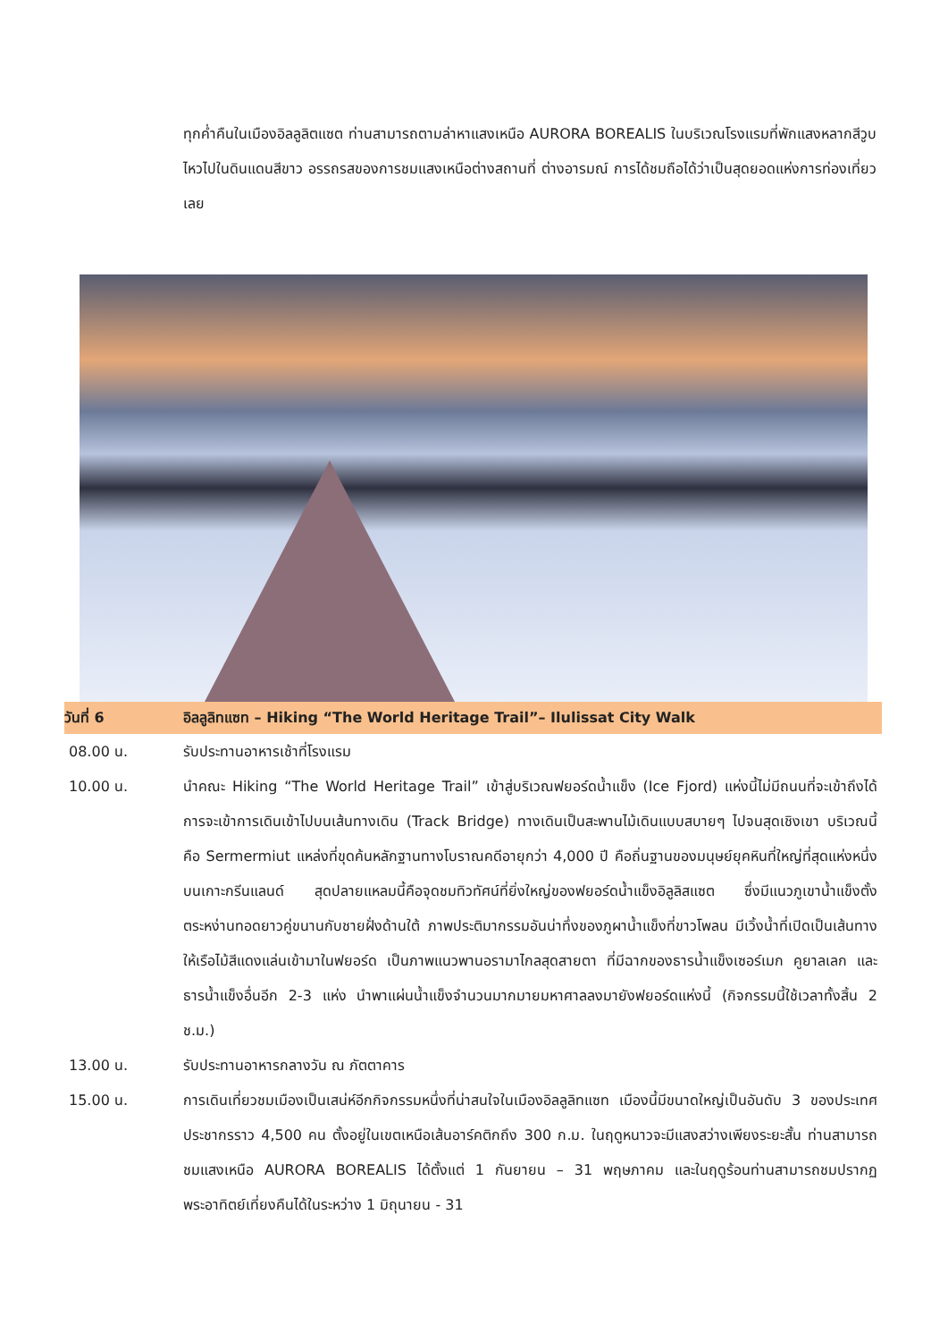ทุกค่ำคืนในเมืองอิลลูลิตแซต ท่านสามารถตามล่าหาแสงเหนือ AURORA BOREALIS ในบริเวณโรงแรมที่พักแสงหลากสีวูบไหวไปในดินแดนสีขาว อรรถรสของการชมแสงเหนือต่างสถานที่ ต่างอารมณ์ การได้ชมถือได้ว่าเป็นสุดยอดแห่งการท่องเที่ยวเลย
วันที่ 6 อิลลูลิทแซท – Hiking “The World Heritage Trail”– Ilulissat City Walk
08.00 น. รับประทานอาหารเช้าที่โรงแรม
10.00 น. นำคณะ Hiking “The World Heritage Trail” เข้าสู่บริเวณฟยอร์ดน้ำแข็ง (Ice Fjord) แห่งนี้ไม่มีถนนที่จะเข้าถึงได้ การจะเข้าการเดินเข้าไปบนเส้นทางเดิน (Track Bridge) ทางเดินเป็นสะพานไม้เดินแบบสบายๆ ไปจนสุดเชิงเขา บริเวณนี้คือ Sermermiut แหล่งที่ขุดค้นหลักฐานทางโบราณคดีอายุกว่า 4,000 ปี คือถิ่นฐานของมนุษย์ยุคหินที่ใหญ่ที่สุดแห่งหนึ่งบนเกาะกรีนแลนด์ สุดปลายแหลมนี้คือจุดชมทิวทัศน์ที่ยิ่งใหญ่ของฟยอร์ดน้ำแข็งอิลูลิสแซต ซึ่งมีแนวภูเขาน้ำแข็งตั้งตระหง่านทอดยาวคู่ขนานกับชายฝั่งด้านใต้ ภาพประติมากรรมอันน่าทึ่งของภูผาน้ำแข็งที่ขาวโพลน มีเวิ้งน้ำที่เปิดเป็นเส้นทางให้เรือไม้สีแดงแล่นเข้ามาในฟยอร์ด เป็นภาพแนวพานอรามาไกลสุดสายตา ที่มีฉากของธารน้ำแข็งเซอร์เมก คูยาลเลก และธารน้ำแข็งอื่นอีก 2-3 แห่ง นำพาแผ่นน้ำแข็งจำนวนมากมายมหาศาลลงมายังฟยอร์ดแห่งนี้ (กิจกรรมนี้ใช้เวลาทั้งสิ้น 2 ช.ม.)
13.00 น. รับประทานอาหารกลางวัน ณ ภัตตาคาร
15.00 น. การเดินเที่ยวชมเมืองเป็นเสน่ห์อีกกิจกรรมหนึ่งที่น่าสนใจในเมืองอิลลูลิทแซท เมืองนี้มีขนาดใหญ่เป็นอันดับ 3 ของประเทศ ประชากรราว 4,500 คน ตั้งอยู่ในเขตเหนือเส้นอาร์คติกถึง 300 ก.ม. ในฤดูหนาวจะมีแสงสว่างเพียงระยะสั้น ท่านสามารถชมแสงเหนือ AURORA BOREALIS ได้ตั้งแต่ 1 กันยายน – 31 พฤษภาคม และในฤดูร้อนท่านสามารถชมปรากฏพระอาทิตย์เที่ยงคืนได้ในระหว่าง 1 มิถุนายน - 31